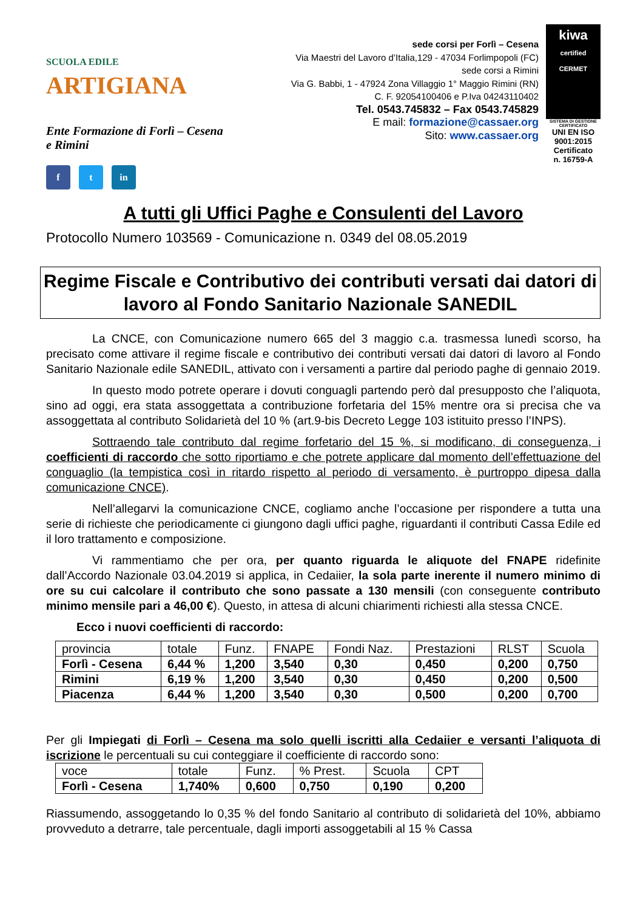SCUOLA EDILE ARTIGIANA
Ente Formazione di Forlì – Cesena
e Rimini
f t in
sede corsi per Forlì – Cesena
Via Maestri del Lavoro d’Italia,129 - 47034 Forlimpopoli (FC)
sede corsi a Rimini
Via G. Babbi, 1 - 47924 Zona Villaggio 1° Maggio Rimini (RN)
C. F. 92054100406 e P.Iva 04243110402
Tel. 0543.745832 – Fax 0543.745829
E mail: formazione@cassaer.org
Sito: www.cassaer.org
kiwa
certified CERMET
SISTEMA DI GESTIONE CERTIFICATO
UNI EN ISO 9001:2015
Certificato
n. 16759-A
A tutti gli Uffici Paghe e Consulenti del Lavoro
Protocollo Numero 103569 - Comunicazione n. 0349 del 08.05.2019
Regime Fiscale e Contributivo dei contributi versati dai datori di lavoro al Fondo Sanitario Nazionale SANEDIL
La CNCE, con Comunicazione numero 665 del 3 maggio c.a. trasmessa lunedì scorso, ha precisato come attivare il regime fiscale e contributivo dei contributi versati dai datori di lavoro al Fondo Sanitario Nazionale edile SANEDIL, attivato con i versamenti a partire dal periodo paghe di gennaio 2019.
In questo modo potrete operare i dovuti conguagli partendo però dal presupposto che l’aliquota, sino ad oggi, era stata assoggettata a contribuzione forfetaria del 15% mentre ora si precisa che va assoggettata al contributo Solidarietà del 10 % (art.9-bis Decreto Legge 103 istituito presso l’INPS).
Sottraendo tale contributo dal regime forfetario del 15 %, si modificano, di conseguenza, i coefficienti di raccordo che sotto riportiamo e che potrete applicare dal momento dell’effettuazione del conguaglio (la tempistica così in ritardo rispetto al periodo di versamento, è purtroppo dipesa dalla comunicazione CNCE).
Nell’allegarvi la comunicazione CNCE, cogliamo anche l’occasione per rispondere a tutta una serie di richieste che periodicamente ci giungono dagli uffici paghe, riguardanti il contributi Cassa Edile ed il loro trattamento e composizione.
Vi rammentiamo che per ora, per quanto riguarda le aliquote del FNAPE ridefinite dall’Accordo Nazionale 03.04.2019 si applica, in Cedaiier, la sola parte inerente il numero minimo di ore su cui calcolare il contributo che sono passate a 130 mensili (con conseguente contributo minimo mensile pari a 46,00 €). Questo, in attesa di alcuni chiarimenti richiesti alla stessa CNCE.
Ecco i nuovi coefficienti di raccordo:
| provincia | totale | Funz. | FNAPE | Fondi Naz. | Prestazioni | RLST | Scuola |
| Forlì - Cesena | 6,44 % | 1,200 | 3,540 | 0,30 | 0,450 | 0,200 | 0,750 |
| Rimini | 6,19 % | 1,200 | 3,540 | 0,30 | 0,450 | 0,200 | 0,500 |
| Piacenza | 6,44 % | 1,200 | 3,540 | 0,30 | 0,500 | 0,200 | 0,700 |
Per gli Impiegati di Forlì – Cesena ma solo quelli iscritti alla Cedaiier e versanti l’aliquota di iscrizione le percentuali su cui conteggiare il coefficiente di raccordo sono:
| voce | totale | Funz. | % Prest. | Scuola | CPT |
| Forlì - Cesena | 1,740% | 0,600 | 0,750 | 0,190 | 0,200 |
Riassumendo, assoggetando lo 0,35 % del fondo Sanitario al contributo di solidarietà del 10%, abbiamo provveduto a detrarre, tale percentuale, dagli importi assoggetabili al 15 % Cassa